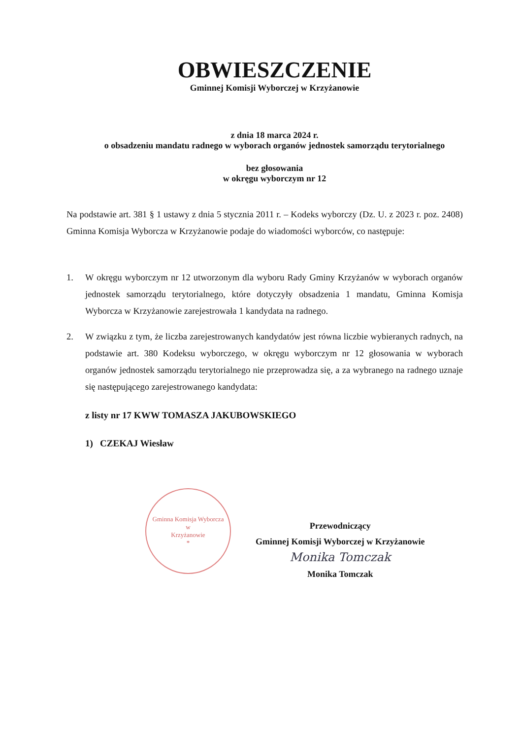OBWIESZCZENIE
Gminnej Komisji Wyborczej w Krzyżanowie
z dnia 18 marca 2024 r.
o obsadzeniu mandatu radnego w wyborach organów jednostek samorządu terytorialnego
bez głosowania
w okręgu wyborczym nr 12
Na podstawie art. 381 § 1 ustawy z dnia 5 stycznia 2011 r. – Kodeks wyborczy (Dz. U. z 2023 r. poz. 2408) Gminna Komisja Wyborcza w Krzyżanowie podaje do wiadomości wyborców, co następuje:
1. W okręgu wyborczym nr 12 utworzonym dla wyboru Rady Gminy Krzyżanów w wyborach organów jednostek samorządu terytorialnego, które dotyczyły obsadzenia 1 mandatu, Gminna Komisja Wyborcza w Krzyżanowie zarejestrowała 1 kandydata na radnego.
2. W związku z tym, że liczba zarejestrowanych kandydatów jest równa liczbie wybieranych radnych, na podstawie art. 380 Kodeksu wyborczego, w okręgu wyborczym nr 12 głosowania w wyborach organów jednostek samorządu terytorialnego nie przeprowadza się, a za wybranego na radnego uznaje się następującego zarejestrowanego kandydata:
z listy nr 17 KWW TOMASZA JAKUBOWSKIEGO
1) CZEKAJ Wiesław
Gminna Komisja Wyborcza
w
Krzyżanowie
*
Przewodniczący
Gminnej Komisji Wyborczej w Krzyżanowie
Monika Tomczak
Monika Tomczak